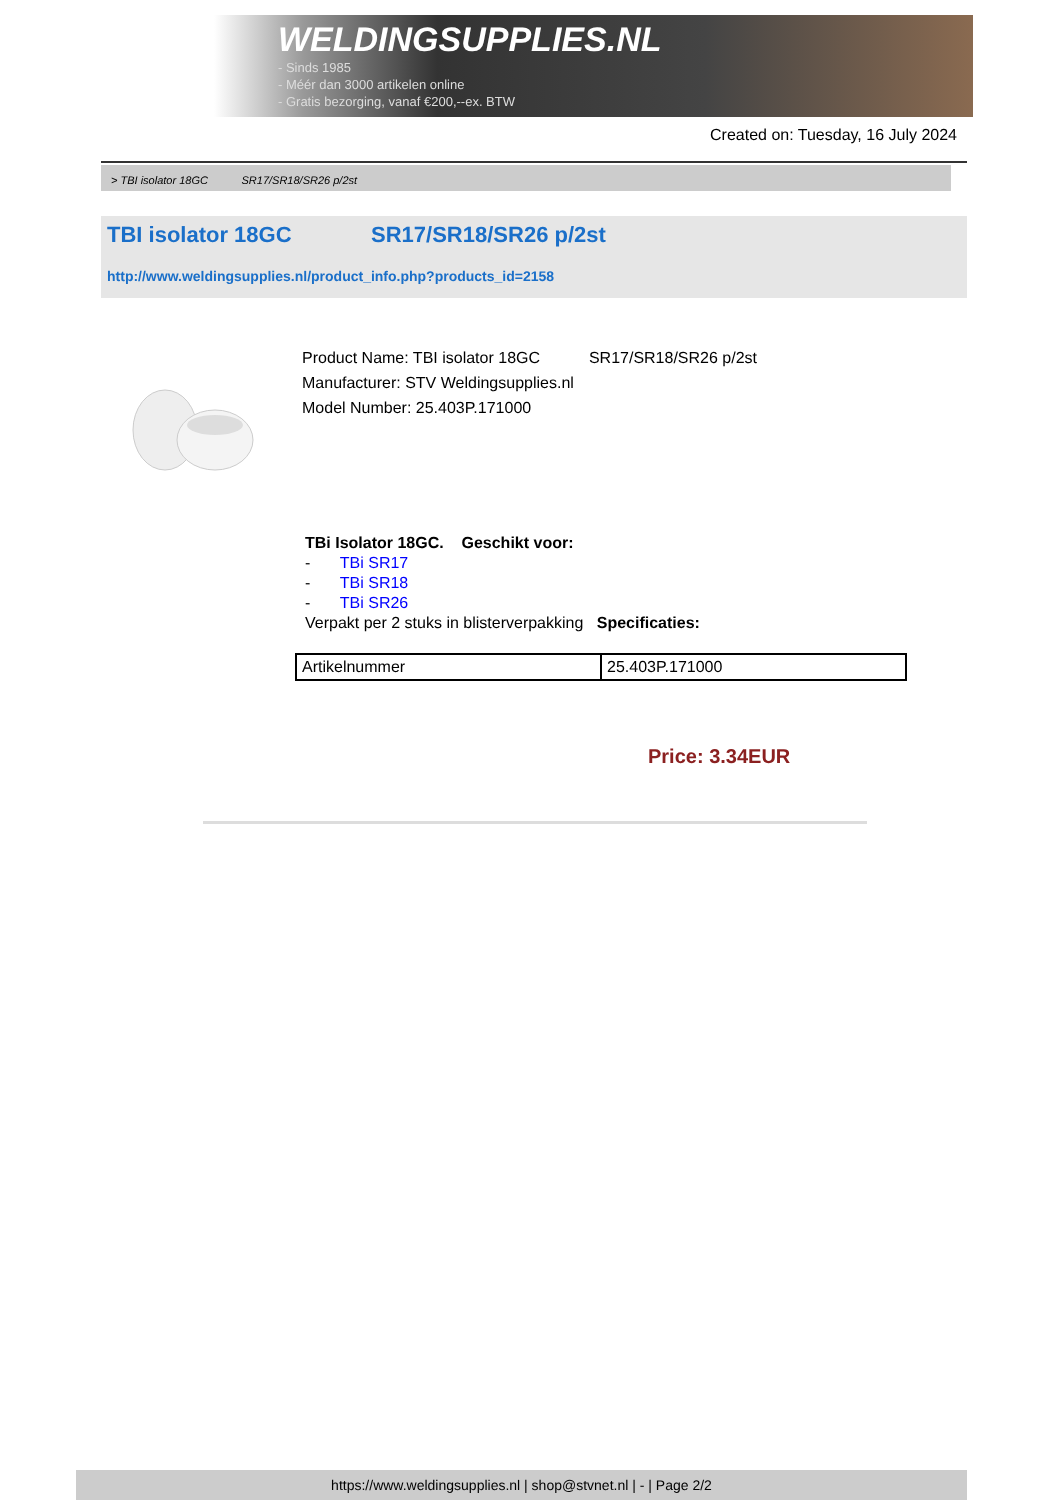WELDINGSUPPLIES.NL
- Sinds 1985
- Méér dan 3000 artikelen online
- Gratis bezorging, vanaf €200,--ex. BTW
Created on: Tuesday, 16 July 2024
> TBI isolator 18GC SR17/SR18/SR26 p/2st
TBI isolator 18GC SR17/SR18/SR26 p/2st
http://www.weldingsupplies.nl/product_info.php?products_id=2158
Product Name: TBI isolator 18GC SR17/SR18/SR26 p/2st
Manufacturer: STV Weldingsupplies.nl
Model Number: 25.403P.171000
TBi Isolator 18GC. Geschikt voor:
- TBi SR17
- TBi SR18
- TBi SR26
Verpakt per 2 stuks in blisterverpakking Specificaties:
| Artikelnummer | 25.403P.171000 |
Price: 3.34EUR
https://www.weldingsupplies.nl | shop@stvnet.nl | - | Page 2/2